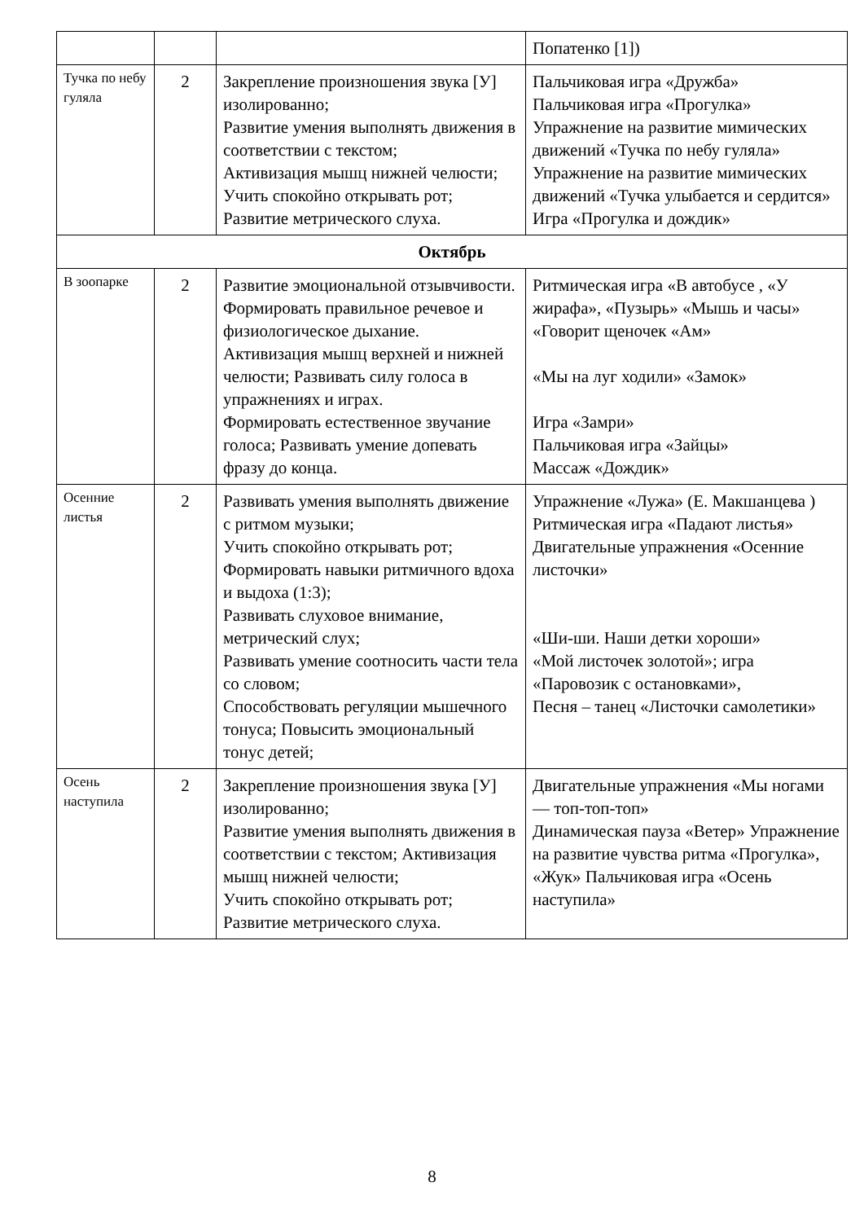| | | | Попатенко [1]) |
| Тучка по небу гуляла | 2 | Закрепление произношения звука [У] изолированно; Развитие умения выполнять движения в соответствии с текстом; Активизация мышц нижней челюсти; Учить спокойно открывать рот; Развитие метрического слуха. | Пальчиковая игра «Дружба» Пальчиковая игра «Прогулка» Упражнение на развитие мимических движений «Тучка по небу гуляла» Упражнение на развитие мимических движений «Тучка улыбается и сердится» Игра «Прогулка и дождик» |
| Октябрь | | | |
| В зоопарке | 2 | Развитие эмоциональной отзывчивости. Формировать правильное речевое и физиологическое дыхание. Активизация мышц верхней и нижней челюсти; Развивать силу голоса в упражнениях и играх. Формировать естественное звучание голоса; Развивать умение допевать фразу до конца. | Ритмическая игра «В автобусе , «У жирафа», «Пузырь» «Мышь и часы» «Говорит щеночек «Ам» «Мы на луг ходили» «Замок» Игра «Замри» Пальчиковая игра «Зайцы» Массаж «Дождик» |
| Осенние листья | 2 | Развивать умения выполнять движение с ритмом музыки; Учить спокойно открывать рот; Формировать навыки ритмичного вдоха и выдоха (1:3); Развивать слуховое внимание, метрический слух; Развивать умение соотносить части тела со словом; Способствовать регуляции мышечного тонуса; Повысить эмоциональный тонус детей; | Упражнение «Лужа» (Е. Макшанцева ) Ритмическая игра «Падают листья» Двигательные упражнения «Осенние листочки» «Ши-ши. Наши детки хороши» «Мой листочек золотой»; игра «Паровозик с остановками», Песня – танец «Листочки самолетики» |
| Осень наступила | 2 | Закрепление произношения звука [У] изолированно; Развитие умения выполнять движения в соответствии с текстом; Активизация мышц нижней челюсти; Учить спокойно открывать рот; Развитие метрического слуха. | Двигательные упражнения «Мы ногами — топ-топ-топ» Динамическая пауза «Ветер» Упражнение на развитие чувства ритма «Прогулка», «Жук» Пальчиковая игра «Осень наступила» |
8